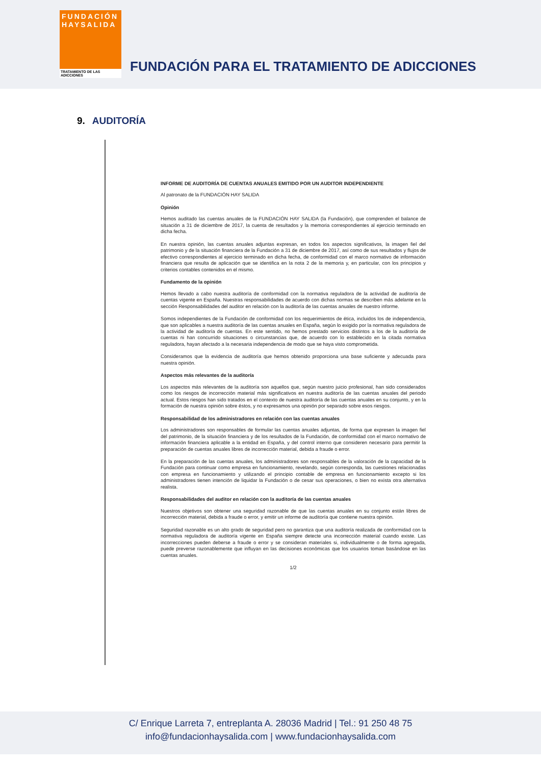FUNDACIÓN
HAYSALIDA
TRATAMIENTO DE LAS ADICCIONES
FUNDACIÓN PARA EL TRATAMIENTO DE ADICCIONES
9. AUDITORÍA
INFORME DE AUDITORÍA DE CUENTAS ANUALES EMITIDO POR UN AUDITOR INDEPENDIENTE
Al patronato de la FUNDACIÓN HAY SALIDA
Opinión
Hemos auditado las cuentas anuales de la FUNDACIÓN HAY SALIDA (la Fundación), que comprenden el balance de situación a 31 de diciembre de 2017, la cuenta de resultados y la memoria correspondientes al ejercicio terminado en dicha fecha.
En nuestra opinión, las cuentas anuales adjuntas expresan, en todos los aspectos significativos, la imagen fiel del patrimonio y de la situación financiera de la Fundación a 31 de diciembre de 2017, así como de sus resultados y flujos de efectivo correspondientes al ejercicio terminado en dicha fecha, de conformidad con el marco normativo de información financiera que resulta de aplicación que se identifica en la nota 2 de la memoria y, en particular, con los principios y criterios contables contenidos en el mismo.
Fundamento de la opinión
Hemos llevado a cabo nuestra auditoría de conformidad con la normativa reguladora de la actividad de auditoría de cuentas vigente en España. Nuestras responsabilidades de acuerdo con dichas normas se describen más adelante en la sección Responsabilidades del auditor en relación con la auditoría de las cuentas anuales de nuestro informe.
Somos independientes de la Fundación de conformidad con los requerimientos de ética, incluidos los de independencia, que son aplicables a nuestra auditoría de las cuentas anuales en España, según lo exigido por la normativa reguladora de la actividad de auditoría de cuentas. En este sentido, no hemos prestado servicios distintos a los de la auditoría de cuentas ni han concurrido situaciones o circunstancias que, de acuerdo con lo establecido en la citada normativa reguladora, hayan afectado a la necesaria independencia de modo que se haya visto comprometida.
Consideramos que la evidencia de auditoría que hemos obtenido proporciona una base suficiente y adecuada para nuestra opinión.
Aspectos más relevantes de la auditoría
Los aspectos más relevantes de la auditoría son aquellos que, según nuestro juicio profesional, han sido considerados como los riesgos de incorrección material más significativos en nuestra auditoría de las cuentas anuales del periodo actual. Estos riesgos han sido tratados en el contexto de nuestra auditoría de las cuentas anuales en su conjunto, y en la formación de nuestra opinión sobre éstos, y no expresamos una opinión por separado sobre esos riesgos.
Responsabilidad de los administradores en relación con las cuentas anuales
Los administradores son responsables de formular las cuentas anuales adjuntas, de forma que expresen la imagen fiel del patrimonio, de la situación financiera y de los resultados de la Fundación, de conformidad con el marco normativo de información financiera aplicable a la entidad en España, y del control interno que consideren necesario para permitir la preparación de cuentas anuales libres de incorrección material, debida a fraude o error.
En la preparación de las cuentas anuales, los administradores son responsables de la valoración de la capacidad de la Fundación para continuar como empresa en funcionamiento, revelando, según corresponda, las cuestiones relacionadas con empresa en funcionamiento y utilizando el principio contable de empresa en funcionamiento excepto si los administradores tienen intención de liquidar la Fundación o de cesar sus operaciones, o bien no exista otra alternativa realista.
Responsabilidades del auditor en relación con la auditoría de las cuentas anuales
Nuestros objetivos son obtener una seguridad razonable de que las cuentas anuales en su conjunto están libres de incorrección material, debida a fraude o error, y emitir un informe de auditoría que contiene nuestra opinión.
Seguridad razonable es un alto grado de seguridad pero no garantiza que una auditoría realizada de conformidad con la normativa reguladora de auditoría vigente en España siempre detecte una incorrección material cuando existe. Las incorrecciones pueden deberse a fraude o error y se consideran materiales si, individualmente o de forma agregada, puede preverse razonablemente que influyan en las decisiones económicas que los usuarios toman basándose en las cuentas anuales.
1/2
C/ Enrique Larreta 7, entreplanta A. 28036 Madrid | Tel.: 91 250 48 75
info@fundacionhaysalida.com | www.fundacionhaysalida.com